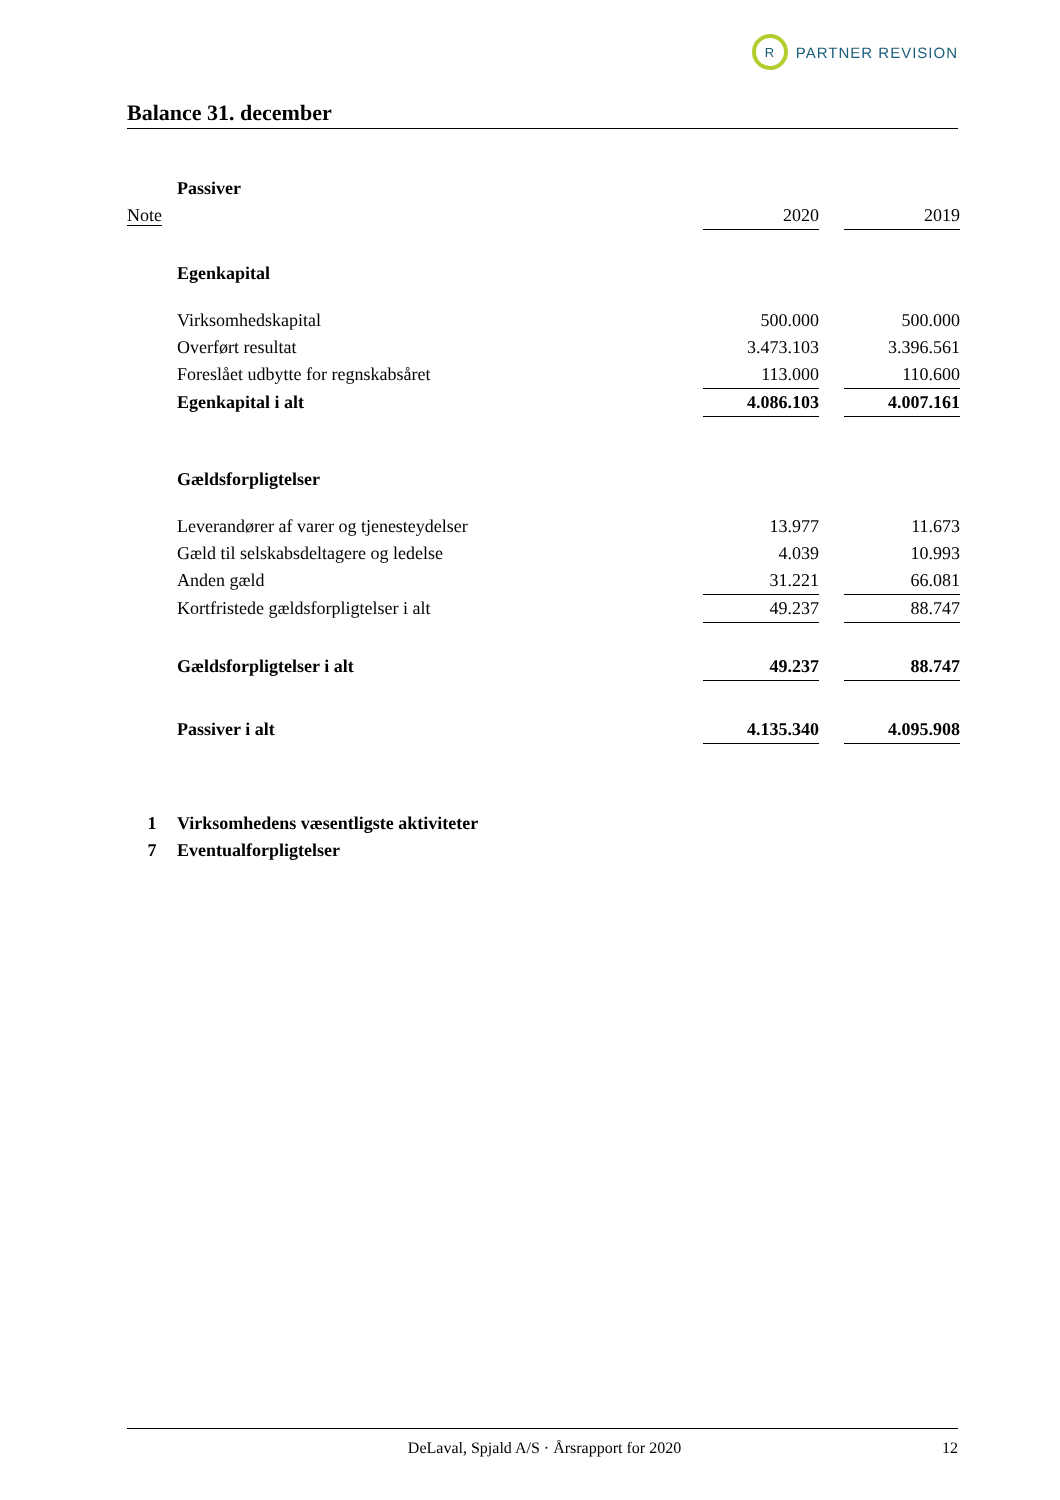R
PARTNER REVISION
Balance 31. december
| | Passiver | | | |
| Note | | 2020 | | 2019 |
| | Egenkapital | | | |
| | Virksomhedskapital | 500.000 | | 500.000 |
| | Overført resultat | 3.473.103 | | 3.396.561 |
| | Foreslået udbytte for regnskabsåret | 113.000 | | 110.600 |
| | Egenkapital i alt | 4.086.103 | | 4.007.161 |
| | Gældsforpligtelser | | | |
| | Leverandører af varer og tjenesteydelser | 13.977 | | 11.673 |
| | Gæld til selskabsdeltagere og ledelse | 4.039 | | 10.993 |
| | Anden gæld | 31.221 | | 66.081 |
| | Kortfristede gældsforpligtelser i alt | 49.237 | | 88.747 |
| | Gældsforpligtelser i alt | 49.237 | | 88.747 |
| | Passiver i alt | 4.135.340 | | 4.095.908 |
| 1 | Virksomhedens væsentligste aktiviteter | | | |
| 7 | Eventualforpligtelser | | | |
DeLaval, Spjald A/S · Årsrapport for 2020 12